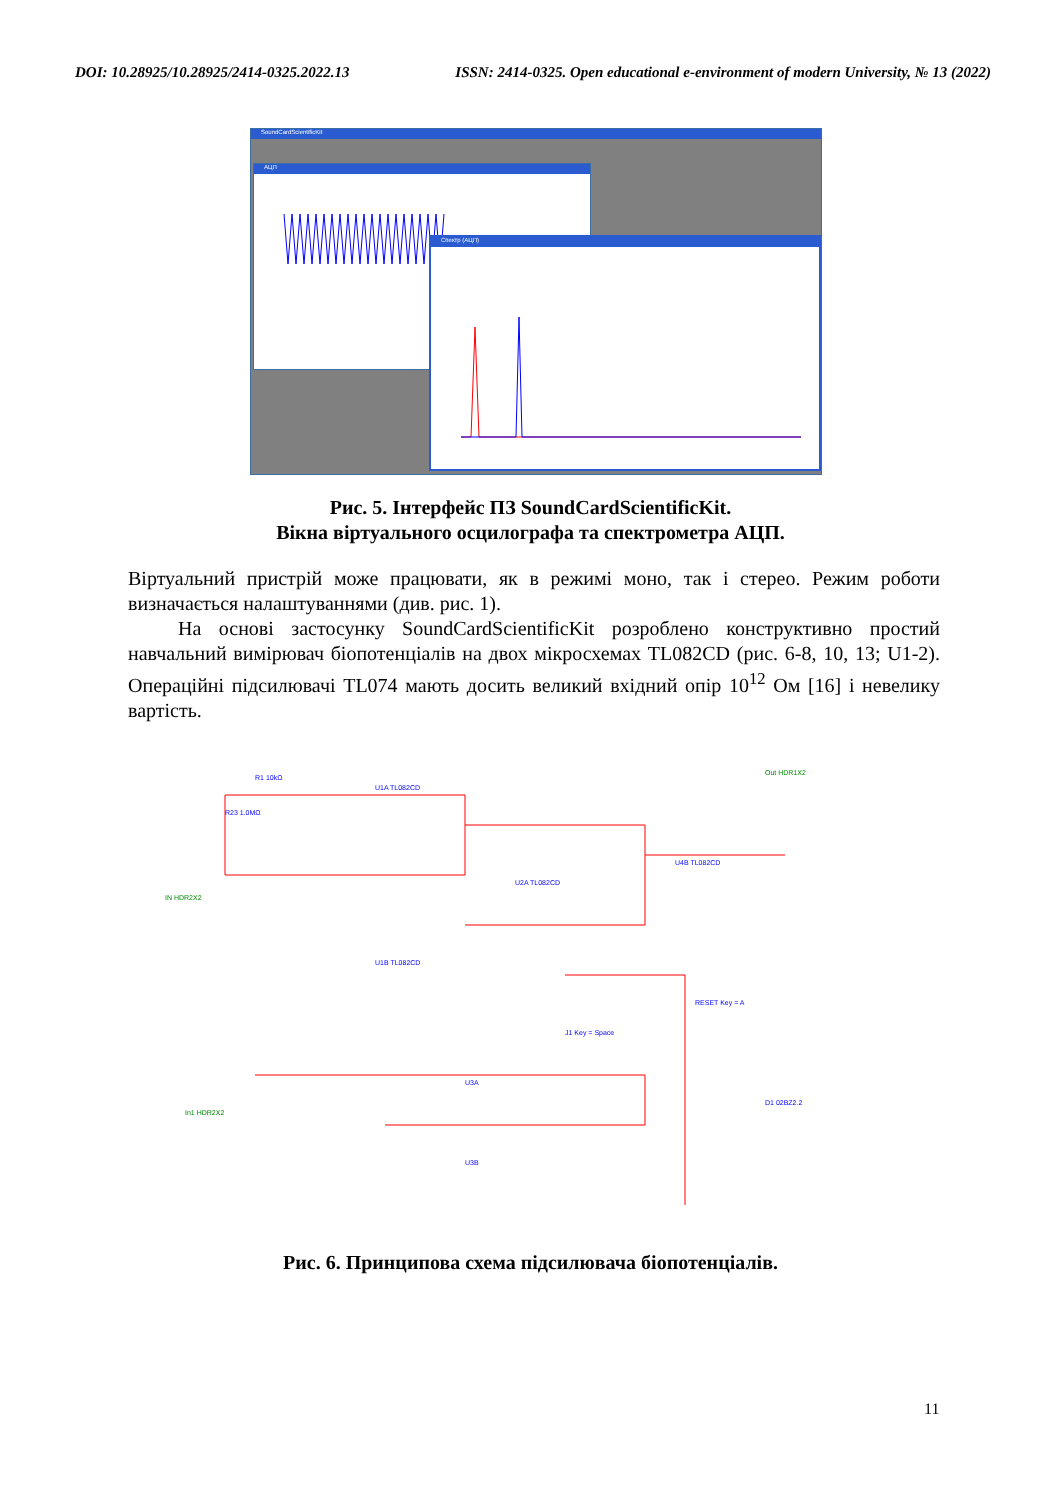DOI: 10.28925/10.28925/2414-0325.2022.13 ISSN: 2414-0325. Open educational e-environment of modern University, № 13 (2022)
SoundCardScientificKit
АЦП
Спектр (АЦП)
Рис. 5. Інтерфейс ПЗ SoundCardScientificKit.
Вікна віртуального осцилографа та спектрометра АЦП.
Віртуальний пристрій може працювати, як в режимі моно, так і стерео. Режим роботи визначається налаштуваннями (див. рис. 1).
На основі застосунку SoundCardScientificKit розроблено конструктивно простий навчальний вимірювач біопотенціалів на двох мікросхемах TL082CD (рис. 6-8, 10, 13; U1-2). Операційні підсилювачі TL074 мають досить великий вхідний опір 10<sup>12</sup> Ом [16] і невелику вартість.
U1A TL082CD
U1B TL082CD
U2A TL082CD
U4B TL082CD
U3A
U3B
R23 1.0MΩ
R1 10kΩ
IN HDR2X2
Out HDR1X2
RESET Key = A
J1 Key = Space
In1 HDR2X2
D1 02BZ2.2
Рис. 6. Принципова схема підсилювача біопотенціалів.
11